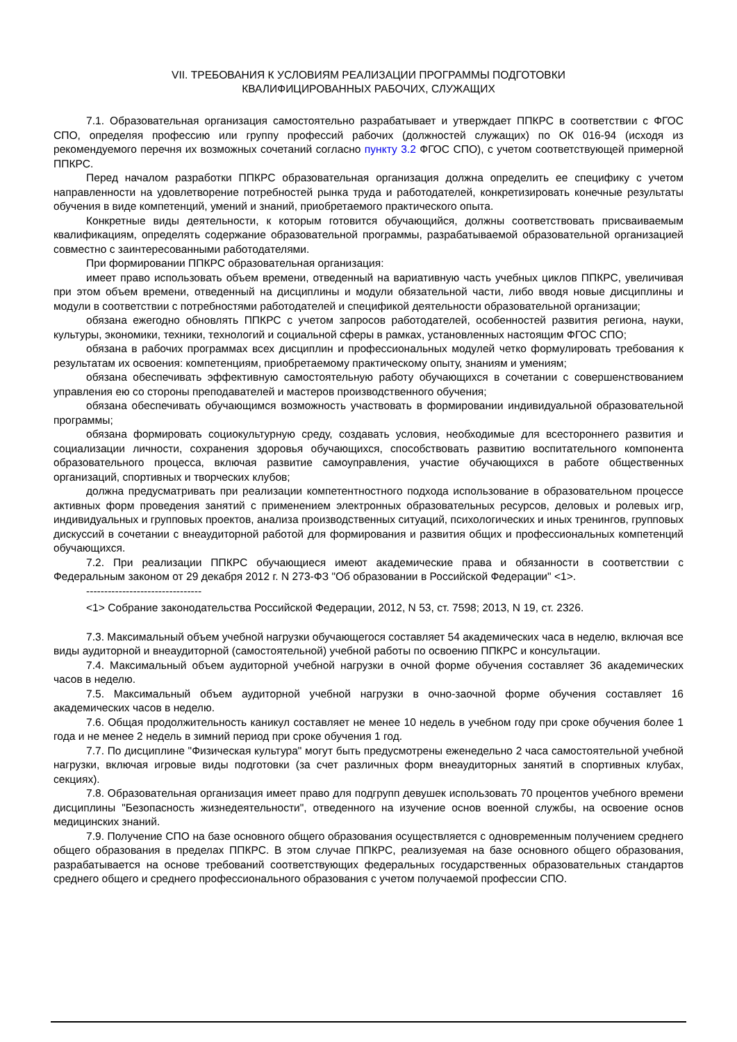VII. ТРЕБОВАНИЯ К УСЛОВИЯМ РЕАЛИЗАЦИИ ПРОГРАММЫ ПОДГОТОВКИ
КВАЛИФИЦИРОВАННЫХ РАБОЧИХ, СЛУЖАЩИХ
7.1. Образовательная организация самостоятельно разрабатывает и утверждает ППКРС в соответствии с ФГОС СПО, определяя профессию или группу профессий рабочих (должностей служащих) по ОК 016-94 (исходя из рекомендуемого перечня их возможных сочетаний согласно пункту 3.2 ФГОС СПО), с учетом соответствующей примерной ППКРС.
Перед началом разработки ППКРС образовательная организация должна определить ее специфику с учетом направленности на удовлетворение потребностей рынка труда и работодателей, конкретизировать конечные результаты обучения в виде компетенций, умений и знаний, приобретаемого практического опыта.
Конкретные виды деятельности, к которым готовится обучающийся, должны соответствовать присваиваемым квалификациям, определять содержание образовательной программы, разрабатываемой образовательной организацией совместно с заинтересованными работодателями.
При формировании ППКРС образовательная организация:
имеет право использовать объем времени, отведенный на вариативную часть учебных циклов ППКРС, увеличивая при этом объем времени, отведенный на дисциплины и модули обязательной части, либо вводя новые дисциплины и модули в соответствии с потребностями работодателей и спецификой деятельности образовательной организации;
обязана ежегодно обновлять ППКРС с учетом запросов работодателей, особенностей развития региона, науки, культуры, экономики, техники, технологий и социальной сферы в рамках, установленных настоящим ФГОС СПО;
обязана в рабочих программах всех дисциплин и профессиональных модулей четко формулировать требования к результатам их освоения: компетенциям, приобретаемому практическому опыту, знаниям и умениям;
обязана обеспечивать эффективную самостоятельную работу обучающихся в сочетании с совершенствованием управления ею со стороны преподавателей и мастеров производственного обучения;
обязана обеспечивать обучающимся возможность участвовать в формировании индивидуальной образовательной программы;
обязана формировать социокультурную среду, создавать условия, необходимые для всестороннего развития и социализации личности, сохранения здоровья обучающихся, способствовать развитию воспитательного компонента образовательного процесса, включая развитие самоуправления, участие обучающихся в работе общественных организаций, спортивных и творческих клубов;
должна предусматривать при реализации компетентностного подхода использование в образовательном процессе активных форм проведения занятий с применением электронных образовательных ресурсов, деловых и ролевых игр, индивидуальных и групповых проектов, анализа производственных ситуаций, психологических и иных тренингов, групповых дискуссий в сочетании с внеаудиторной работой для формирования и развития общих и профессиональных компетенций обучающихся.
7.2. При реализации ППКРС обучающиеся имеют академические права и обязанности в соответствии с Федеральным законом от 29 декабря 2012 г. N 273-ФЗ "Об образовании в Российской Федерации" <1>.
--------------------------------
<1> Собрание законодательства Российской Федерации, 2012, N 53, ст. 7598; 2013, N 19, ст. 2326.
7.3. Максимальный объем учебной нагрузки обучающегося составляет 54 академических часа в неделю, включая все виды аудиторной и внеаудиторной (самостоятельной) учебной работы по освоению ППКРС и консультации.
7.4. Максимальный объем аудиторной учебной нагрузки в очной форме обучения составляет 36 академических часов в неделю.
7.5. Максимальный объем аудиторной учебной нагрузки в очно-заочной форме обучения составляет 16 академических часов в неделю.
7.6. Общая продолжительность каникул составляет не менее 10 недель в учебном году при сроке обучения более 1 года и не менее 2 недель в зимний период при сроке обучения 1 год.
7.7. По дисциплине "Физическая культура" могут быть предусмотрены еженедельно 2 часа самостоятельной учебной нагрузки, включая игровые виды подготовки (за счет различных форм внеаудиторных занятий в спортивных клубах, секциях).
7.8. Образовательная организация имеет право для подгрупп девушек использовать 70 процентов учебного времени дисциплины "Безопасность жизнедеятельности", отведенного на изучение основ военной службы, на освоение основ медицинских знаний.
7.9. Получение СПО на базе основного общего образования осуществляется с одновременным получением среднего общего образования в пределах ППКРС. В этом случае ППКРС, реализуемая на базе основного общего образования, разрабатывается на основе требований соответствующих федеральных государственных образовательных стандартов среднего общего и среднего профессионального образования с учетом получаемой профессии СПО.